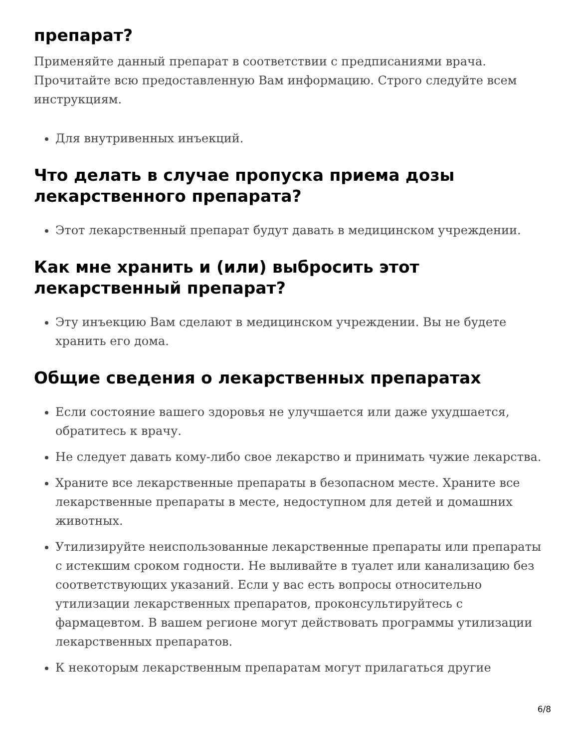препарат?
Применяйте данный препарат в соответствии с предписаниями врача. Прочитайте всю предоставленную Вам информацию. Строго следуйте всем инструкциям.
Для внутривенных инъекций.
Что делать в случае пропуска приема дозы лекарственного препарата?
Этот лекарственный препарат будут давать в медицинском учреждении.
Как мне хранить и (или) выбросить этот лекарственный препарат?
Эту инъекцию Вам сделают в медицинском учреждении. Вы не будете хранить его дома.
Общие сведения о лекарственных препаратах
Если состояние вашего здоровья не улучшается или даже ухудшается, обратитесь к врачу.
Не следует давать кому-либо свое лекарство и принимать чужие лекарства.
Храните все лекарственные препараты в безопасном месте. Храните все лекарственные препараты в месте, недоступном для детей и домашних животных.
Утилизируйте неиспользованные лекарственные препараты или препараты с истекшим сроком годности. Не выливайте в туалет или канализацию без соответствующих указаний. Если у вас есть вопросы относительно утилизации лекарственных препаратов, проконсультируйтесь с фармацевтом. В вашем регионе могут действовать программы утилизации лекарственных препаратов.
К некоторым лекарственным препаратам могут прилагаться другие
6/8